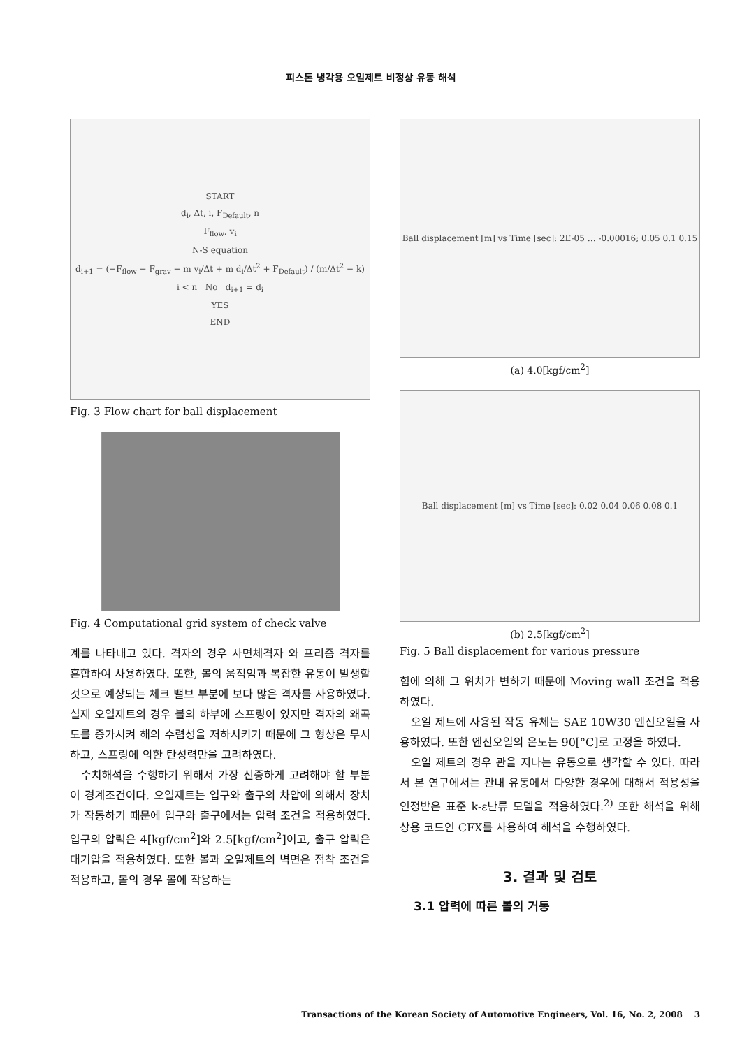피스톤 냉각용 오일제트 비정상 유동 해석
START
d<sub>i</sub>, Δt, i, F<sub>Default</sub>, n
F<sub>flow</sub>, v<sub>i</sub>
N-S equation
d<sub>i+1</sub> = (−F<sub>flow</sub> − F<sub>grav</sub> + m v<sub>i</sub>/Δt + m d<sub>i</sub>/Δt<sup>2</sup> + F<sub>Default</sub>) / (m/Δt<sup>2</sup> − k)
i < n No d<sub>i+1</sub> = d<sub>i</sub>
YES
END
Fig. 3 Flow chart for ball displacement
Fig. 4 Computational grid system of check valve
계를 나타내고 있다. 격자의 경우 사면체격자 와 프리즘 격자를 혼합하여 사용하였다. 또한, 볼의 움직임과 복잡한 유동이 발생할 것으로 예상되는 체크 밸브 부분에 보다 많은 격자를 사용하였다. 실제 오일제트의 경우 볼의 하부에 스프링이 있지만 격자의 왜곡도를 증가시켜 해의 수렴성을 저하시키기 때문에 그 형상은 무시하고, 스프링에 의한 탄성력만을 고려하였다.
수치해석을 수행하기 위해서 가장 신중하게 고려해야 할 부분이 경계조건이다. 오일제트는 입구와 출구의 차압에 의해서 장치가 작동하기 때문에 입구와 출구에서는 압력 조건을 적용하였다. 입구의 압력은 4[kgf/cm<sup>2</sup>]와 2.5[kgf/cm<sup>2</sup>]이고, 출구 압력은 대기압을 적용하였다. 또한 볼과 오일제트의 벽면은 점착 조건을 적용하고, 볼의 경우 볼에 작용하는
Ball displacement [m] vs Time [sec]: 2E-05 … -0.00016; 0.05 0.1 0.15
(a) 4.0[kgf/cm<sup>2</sup>]
Ball displacement [m] vs Time [sec]: 0.02 0.04 0.06 0.08 0.1
(b) 2.5[kgf/cm<sup>2</sup>]
Fig. 5 Ball displacement for various pressure
힘에 의해 그 위치가 변하기 때문에 Moving wall 조건을 적용하였다.
오일 제트에 사용된 작동 유체는 SAE 10W30 엔진오일을 사용하였다. 또한 엔진오일의 온도는 90[°C]로 고정을 하였다.
오일 제트의 경우 관을 지나는 유동으로 생각할 수 있다. 따라서 본 연구에서는 관내 유동에서 다양한 경우에 대해서 적용성을 인정받은 표준 k-ε난류 모델을 적용하였다.<sup>2)</sup> 또한 해석을 위해 상용 코드인 CFX를 사용하여 해석을 수행하였다.
3. 결과 및 검토
3.1 압력에 따른 볼의 거동
Transactions of the Korean Society of Automotive Engineers, Vol. 16, No. 2, 2008 3